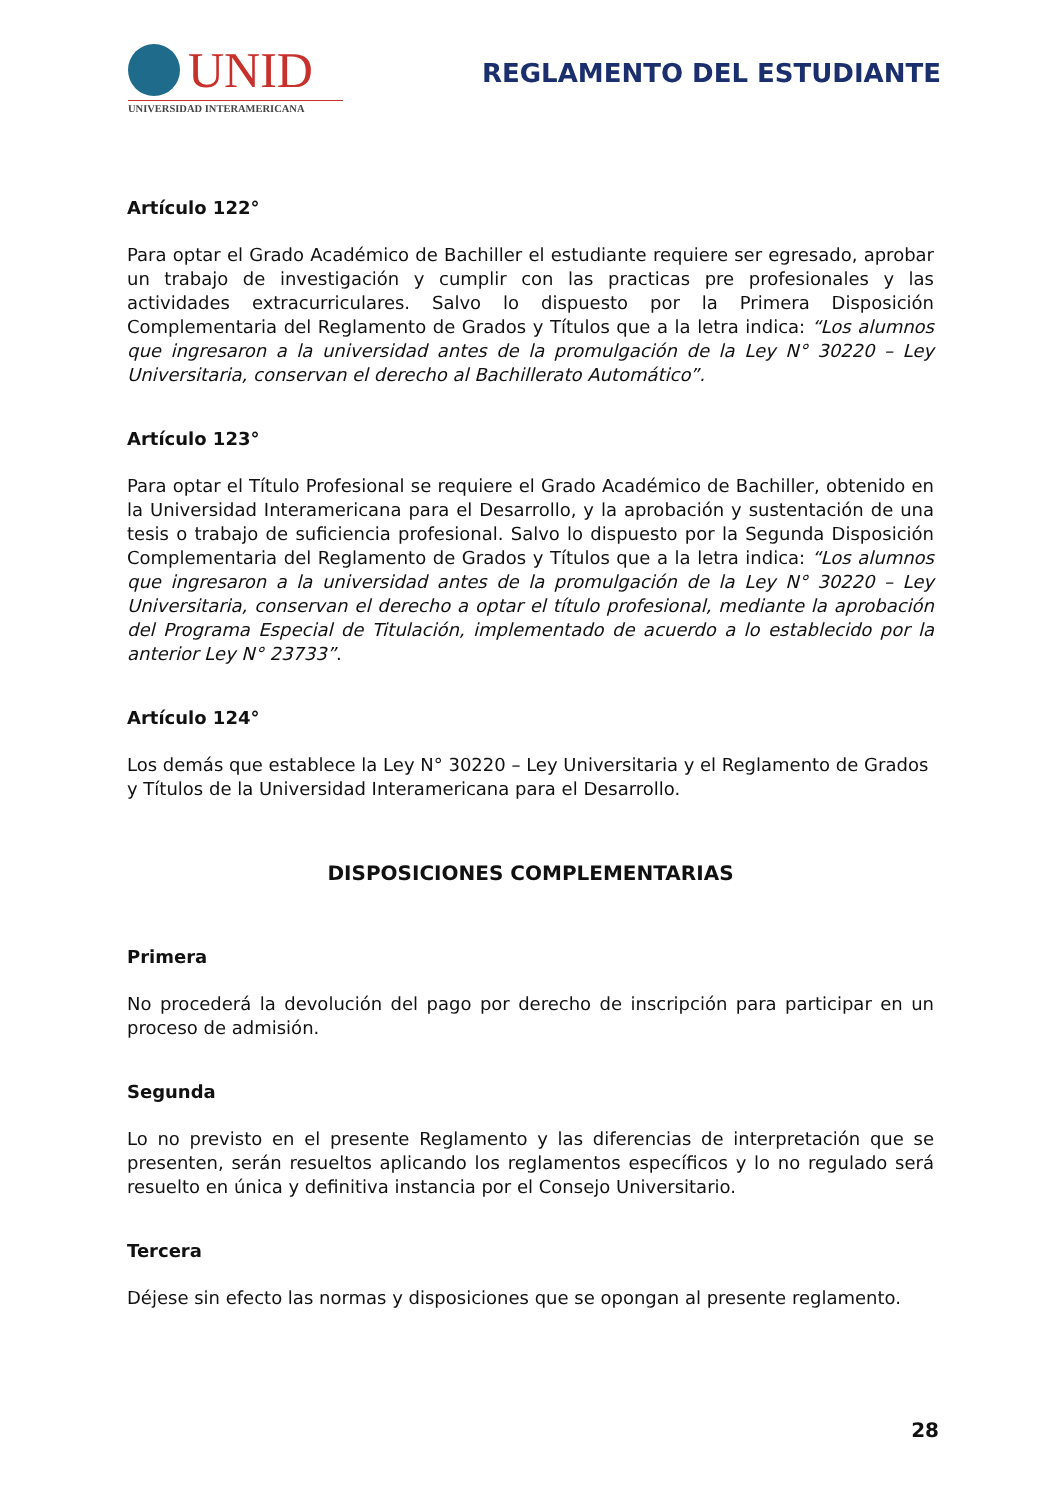UNID
UNIVERSIDAD INTERAMERICANA
REGLAMENTO DEL ESTUDIANTE
Artículo 122°
Para optar el Grado Académico de Bachiller el estudiante requiere ser egresado, aprobar un trabajo de investigación y cumplir con las practicas pre profesionales y las actividades extracurriculares. Salvo lo dispuesto por la Primera Disposición Complementaria del Reglamento de Grados y Títulos que a la letra indica: “Los alumnos que ingresaron a la universidad antes de la promulgación de la Ley N° 30220 – Ley Universitaria, conservan el derecho al Bachillerato Automático”.
Artículo 123°
Para optar el Título Profesional se requiere el Grado Académico de Bachiller, obtenido en la Universidad Interamericana para el Desarrollo, y la aprobación y sustentación de una tesis o trabajo de suficiencia profesional. Salvo lo dispuesto por la Segunda Disposición Complementaria del Reglamento de Grados y Títulos que a la letra indica: “Los alumnos que ingresaron a la universidad antes de la promulgación de la Ley N° 30220 – Ley Universitaria, conservan el derecho a optar el título profesional, mediante la aprobación del Programa Especial de Titulación, implementado de acuerdo a lo establecido por la anterior Ley N° 23733”.
Artículo 124°
Los demás que establece la Ley N° 30220 – Ley Universitaria y el Reglamento de Grados y Títulos de la Universidad Interamericana para el Desarrollo.
DISPOSICIONES COMPLEMENTARIAS
Primera
No procederá la devolución del pago por derecho de inscripción para participar en un proceso de admisión.
Segunda
Lo no previsto en el presente Reglamento y las diferencias de interpretación que se presenten, serán resueltos aplicando los reglamentos específicos y lo no regulado será resuelto en única y definitiva instancia por el Consejo Universitario.
Tercera
Déjese sin efecto las normas y disposiciones que se opongan al presente reglamento.
28